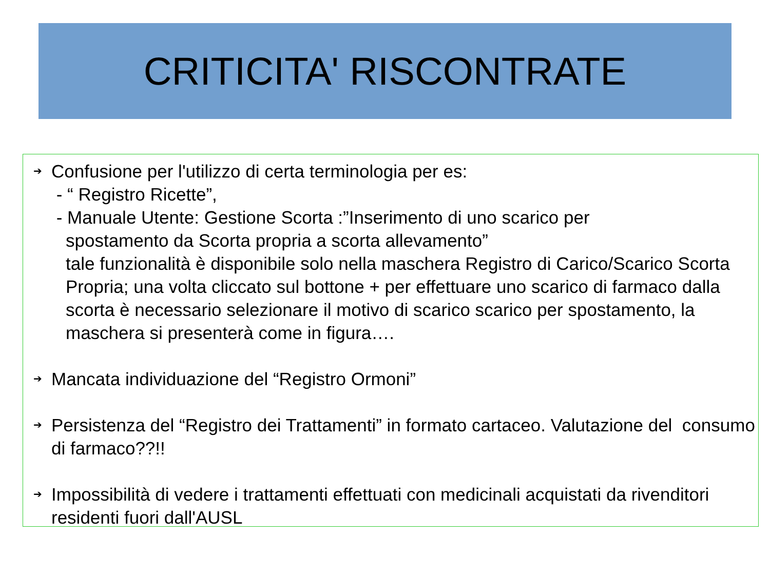CRITICITA' RISCONTRATE
➔
Confusione per l'utilizzo di certa terminologia per es:
- “ Registro Ricette”,
- Manuale Utente: Gestione Scorta :”Inserimento di uno scarico per
spostamento da Scorta propria a scorta allevamento”
tale funzionalità è disponibile solo nella maschera Registro di Carico/Scarico Scorta Propria; una volta cliccato sul bottone + per effettuare uno scarico di farmaco dalla scorta è necessario selezionare il motivo di scarico scarico per spostamento, la maschera si presenterà come in figura….
➔
Mancata individuazione del “Registro Ormoni”
➔
Persistenza del “Registro dei Trattamenti” in formato cartaceo. Valutazione del consumo di farmaco??!!
➔
Impossibilità di vedere i trattamenti effettuati con medicinali acquistati da rivenditori residenti fuori dall'AUSL